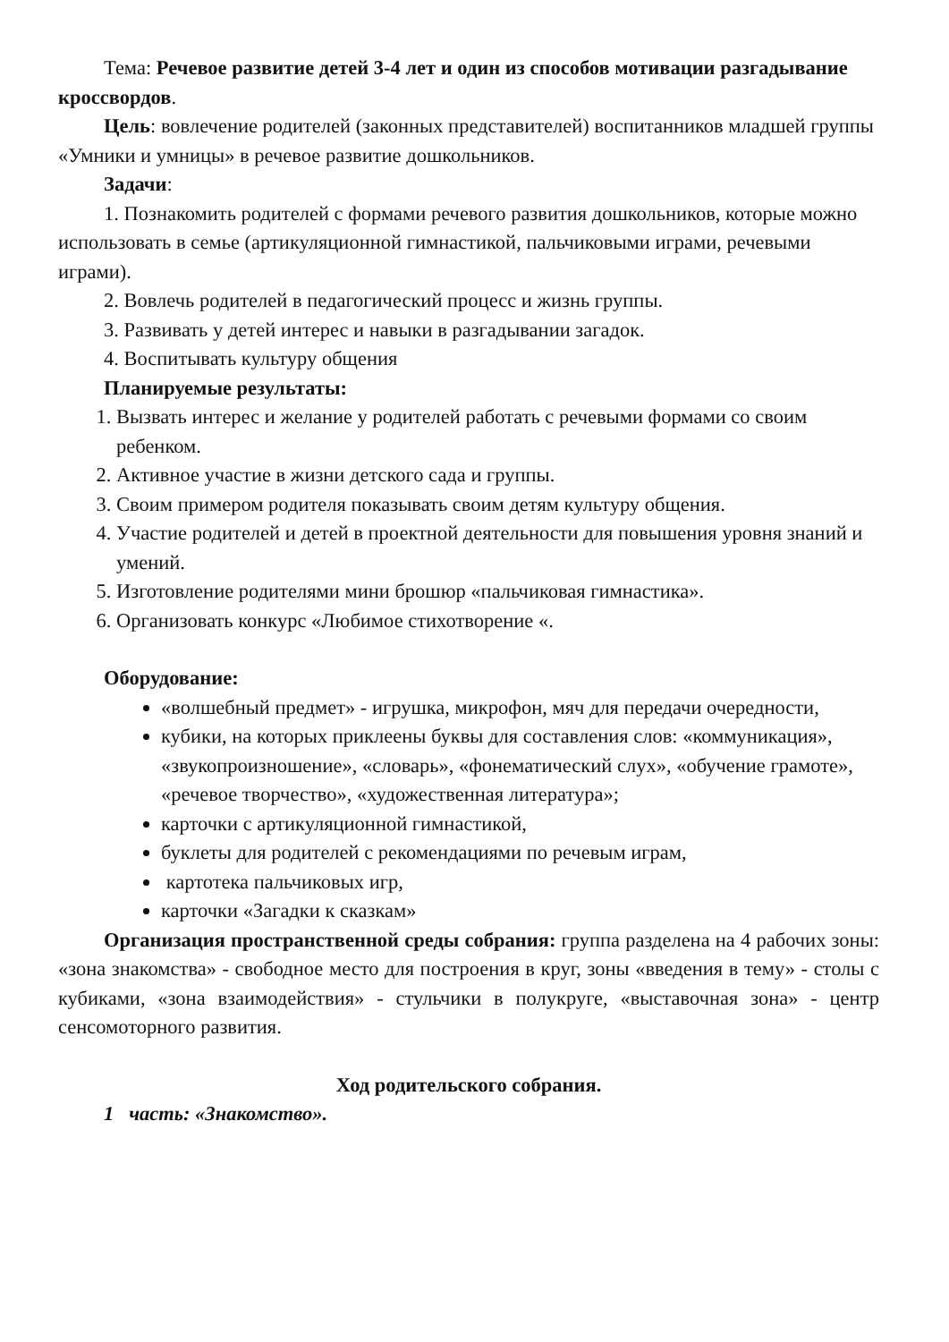Тема: Речевое развитие детей 3-4 лет и один из способов мотивации разгадывание кроссвордов.
Цель: вовлечение родителей (законных представителей) воспитанников младшей группы «Умники и умницы» в речевое развитие дошкольников.
Задачи:
1. Познакомить родителей с формами речевого развития дошкольников, которые можно использовать в семье (артикуляционной гимнастикой, пальчиковыми играми, речевыми играми).
2. Вовлечь родителей в педагогический процесс и жизнь группы.
3. Развивать у детей интерес и навыки в разгадывании загадок.
4. Воспитывать культуру общения
Планируемые результаты:
1. Вызвать интерес и желание у родителей работать с речевыми формами со своим ребенком.
2. Активное участие в жизни детского сада и группы.
3. Своим примером родителя показывать своим детям культуру общения.
4. Участие родителей и детей в проектной деятельности для повышения уровня знаний и умений.
5. Изготовление родителями мини брошюр «пальчиковая гимнастика».
6. Организовать конкурс «Любимое стихотворение «.
Оборудование:
«волшебный предмет» - игрушка, микрофон, мяч для передачи очередности,
кубики, на которых приклеены буквы для составления слов: «коммуникация», «звукопроизношение», «словарь», «фонематический слух», «обучение грамоте», «речевое творчество», «художественная литература»;
карточки с артикуляционной гимнастикой,
буклеты для родителей с рекомендациями по речевым играм,
картотека пальчиковых игр,
карточки «Загадки к сказкам»
Организация пространственной среды собрания: группа разделена на 4 рабочих зоны: «зона знакомства» - свободное место для построения в круг, зоны «введения в тему» - столы с кубиками, «зона взаимодействия» - стульчики в полукруге, «выставочная зона» - центр сенсомоторного развития.
Ход родительского собрания.
1 часть: «Знакомство».